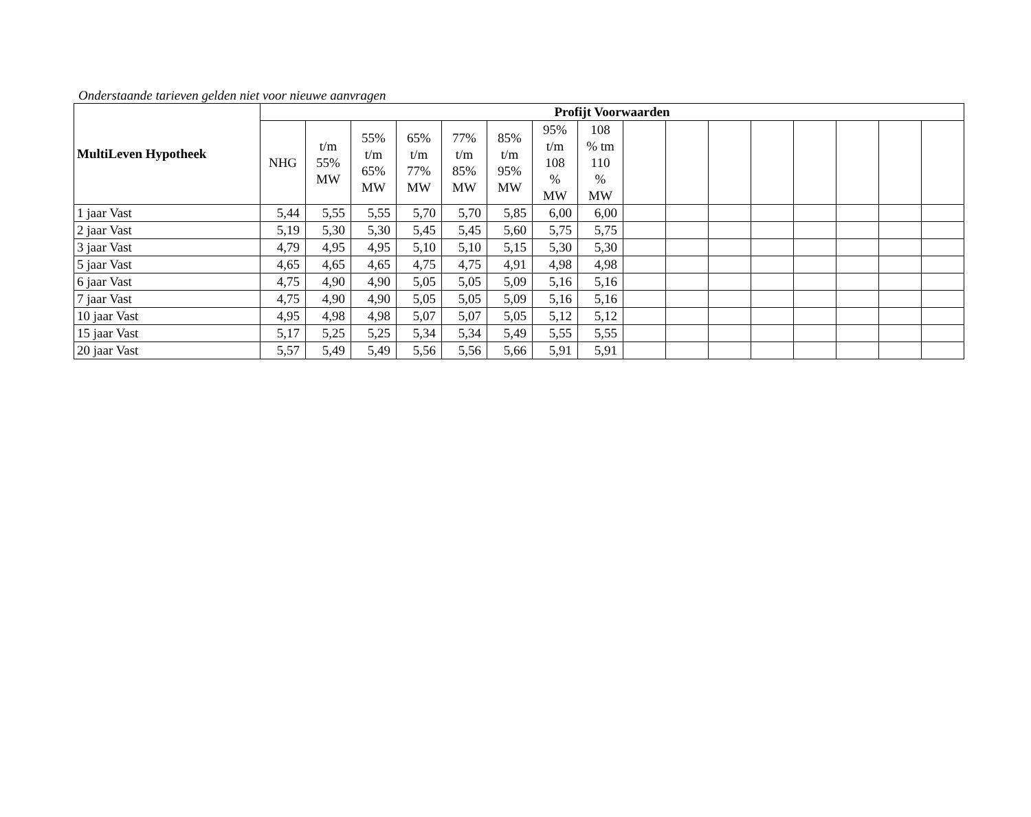Onderstaande tarieven gelden niet voor nieuwe aanvragen
| MultiLeven Hypotheek | Profijt Voorwaarden | | | | | | | | | | | | | | | |
| --- | --- | --- | --- | --- | --- | --- | --- | --- | --- | --- | --- | --- | --- | --- | --- | --- |
| | NHG | t/m 55% MW | 55% t/m 65% MW | 65% t/m 77% MW | 77% t/m 85% MW | 85% t/m 95% MW | 95% t/m 108 % MW | 108 % tm 110 % MW | | | | | | | | |
| 1 jaar Vast | 5,44 | 5,55 | 5,55 | 5,70 | 5,70 | 5,85 | 6,00 | 6,00 | | | | | | | | |
| 2 jaar Vast | 5,19 | 5,30 | 5,30 | 5,45 | 5,45 | 5,60 | 5,75 | 5,75 | | | | | | | | |
| 3 jaar Vast | 4,79 | 4,95 | 4,95 | 5,10 | 5,10 | 5,15 | 5,30 | 5,30 | | | | | | | | |
| 5 jaar Vast | 4,65 | 4,65 | 4,65 | 4,75 | 4,75 | 4,91 | 4,98 | 4,98 | | | | | | | | |
| 6 jaar Vast | 4,75 | 4,90 | 4,90 | 5,05 | 5,05 | 5,09 | 5,16 | 5,16 | | | | | | | | |
| 7 jaar Vast | 4,75 | 4,90 | 4,90 | 5,05 | 5,05 | 5,09 | 5,16 | 5,16 | | | | | | | | |
| 10 jaar Vast | 4,95 | 4,98 | 4,98 | 5,07 | 5,07 | 5,05 | 5,12 | 5,12 | | | | | | | | |
| 15 jaar Vast | 5,17 | 5,25 | 5,25 | 5,34 | 5,34 | 5,49 | 5,55 | 5,55 | | | | | | | | |
| 20 jaar Vast | 5,57 | 5,49 | 5,49 | 5,56 | 5,56 | 5,66 | 5,91 | 5,91 | | | | | | | | |